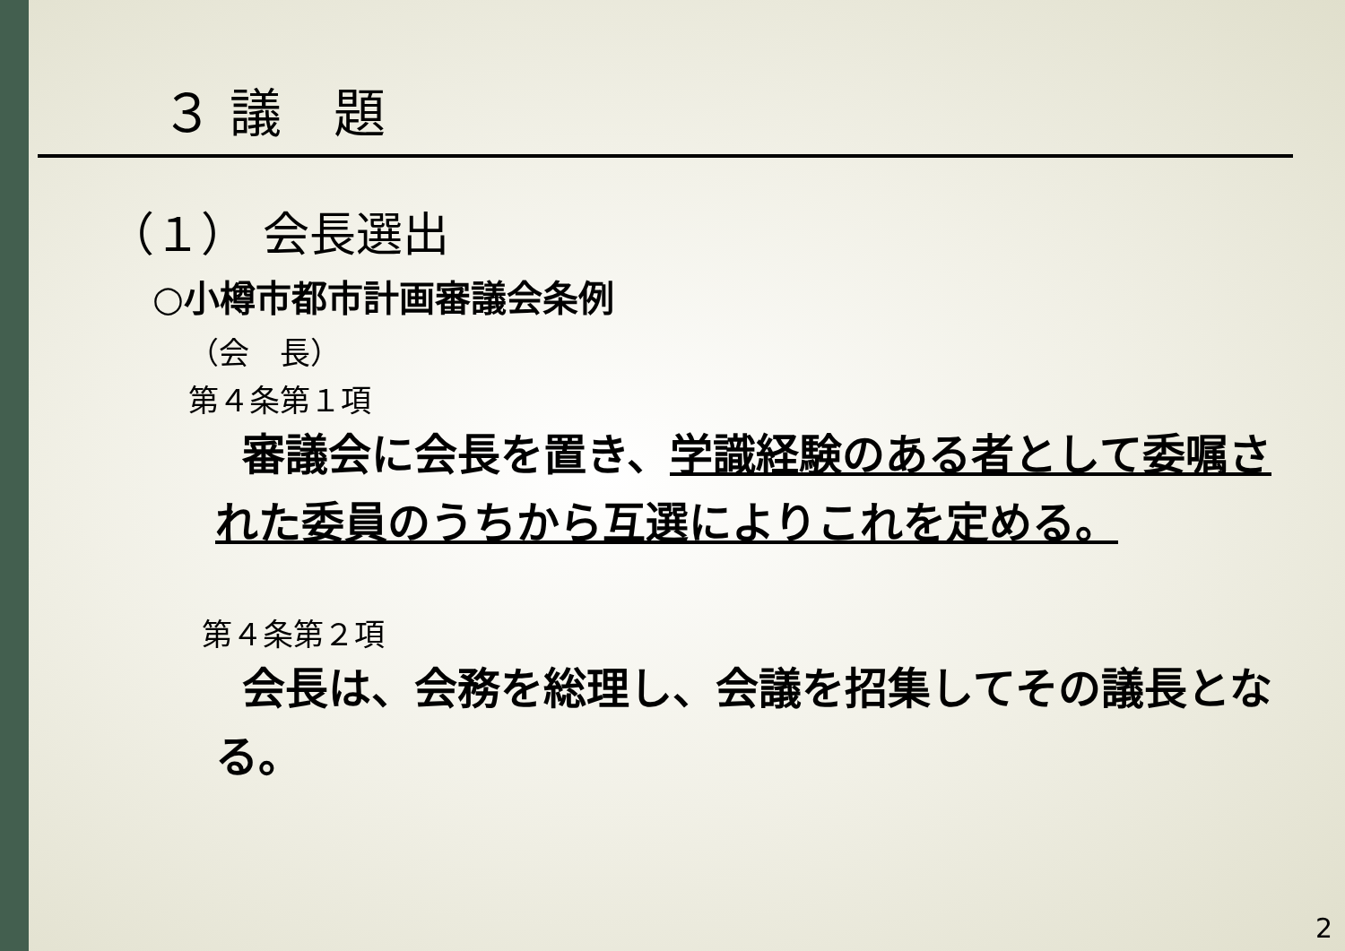３ 議　題
（１） 会長選出
○小樽市都市計画審議会条例
（会　長）
第４条第１項
審議会に会長を置き、学識経験のある者として委嘱された委員のうちから互選によりこれを定める。
第４条第２項
会長は、会務を総理し、会議を招集してその議長となる。
2